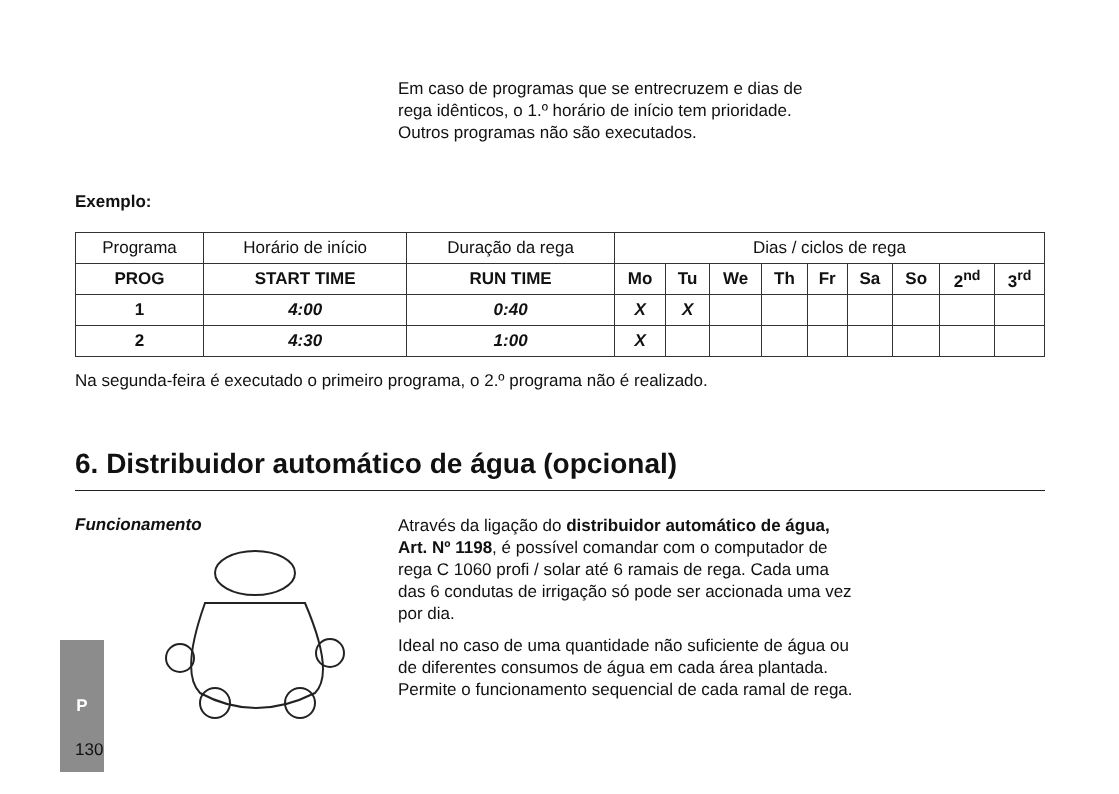Em caso de programas que se entrecruzem e dias de rega idênticos, o 1.º horário de início tem prioridade. Outros programas não são executados.
Exemplo:
| Programa | Horário de início | Duração da rega | Dias / ciclos de rega | | | | | | | | |
| PROG | START TIME | RUN TIME | Mo | Tu | We | Th | Fr | Sa | So | 2<sup>nd</sup> | 3<sup>rd</sup> |
| 1 | 4:00 | 0:40 | X | X | | | | | | | |
| 2 | 4:30 | 1:00 | X | | | | | | | | |
Na segunda-feira é executado o primeiro programa, o 2.º programa não é realizado.
6. Distribuidor automático de água (opcional)
Funcionamento
Através da ligação do distribuidor automático de água, Art. Nº 1198, é possível comandar com o computador de rega C 1060 profi / solar até 6 ramais de rega. Cada uma das 6 condutas de irrigação só pode ser accionada uma vez por dia.
Ideal no caso de uma quantidade não suficiente de água ou de diferentes consumos de água em cada área plantada. Permite o funcionamento sequencial de cada ramal de rega.
P
130